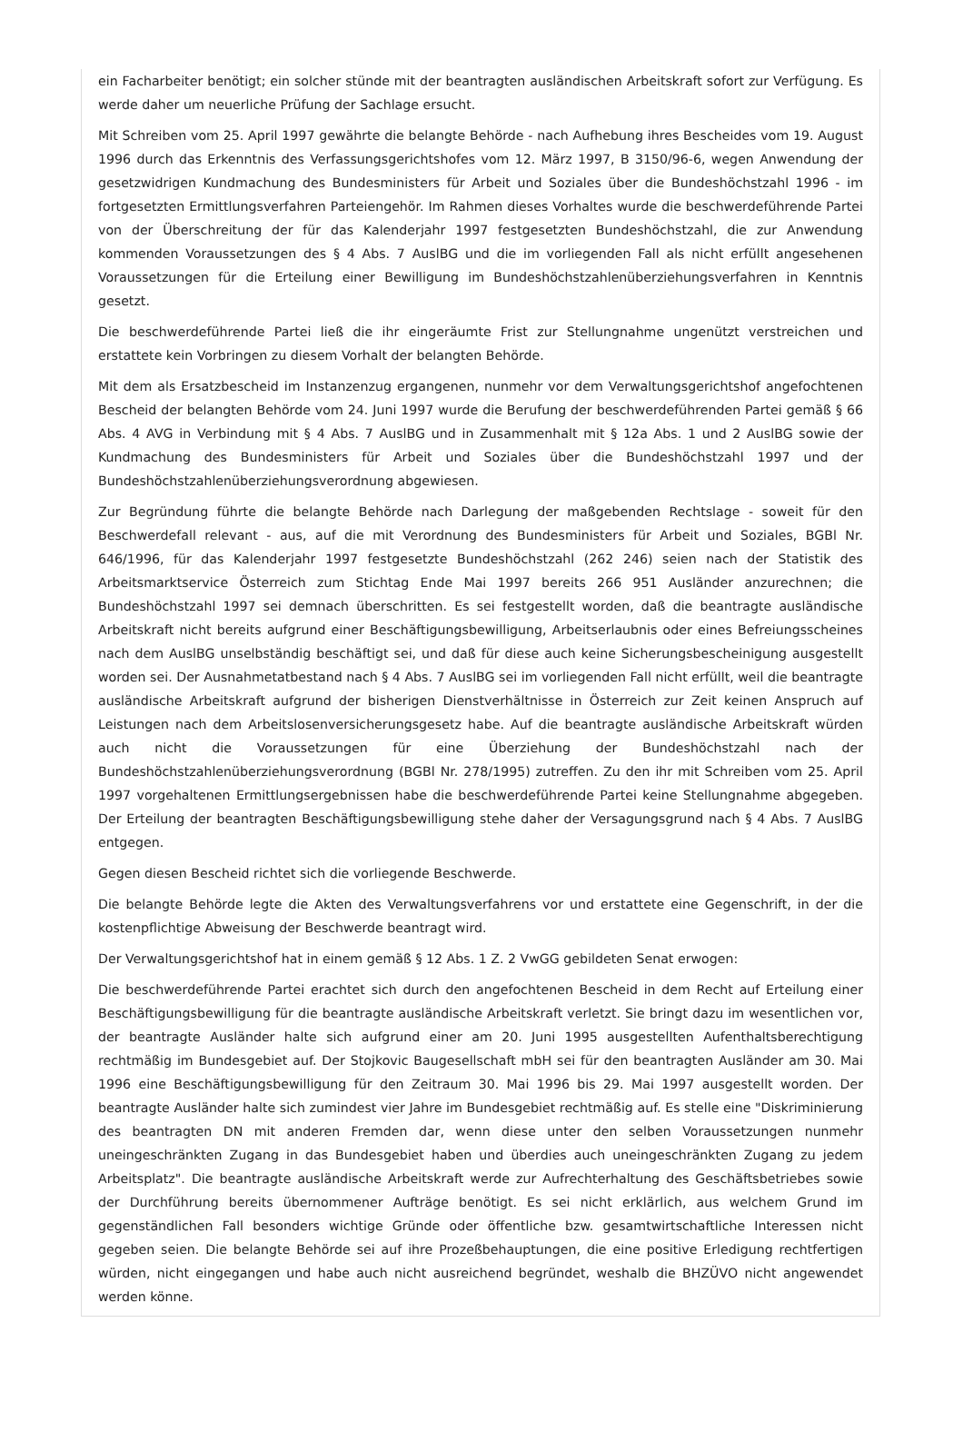ein Facharbeiter benötigt; ein solcher stünde mit der beantragten ausländischen Arbeitskraft sofort zur Verfügung. Es werde daher um neuerliche Prüfung der Sachlage ersucht.
Mit Schreiben vom 25. April 1997 gewährte die belangte Behörde - nach Aufhebung ihres Bescheides vom 19. August 1996 durch das Erkenntnis des Verfassungsgerichtshofes vom 12. März 1997, B 3150/96-6, wegen Anwendung der gesetzwidrigen Kundmachung des Bundesministers für Arbeit und Soziales über die Bundeshöchstzahl 1996 - im fortgesetzten Ermittlungsverfahren Parteiengehör. Im Rahmen dieses Vorhaltes wurde die beschwerdeführende Partei von der Überschreitung der für das Kalenderjahr 1997 festgesetzten Bundeshöchstzahl, die zur Anwendung kommenden Voraussetzungen des § 4 Abs. 7 AuslBG und die im vorliegenden Fall als nicht erfüllt angesehenen Voraussetzungen für die Erteilung einer Bewilligung im Bundeshöchstzahlenüberziehungsverfahren in Kenntnis gesetzt.
Die beschwerdeführende Partei ließ die ihr eingeräumte Frist zur Stellungnahme ungenützt verstreichen und erstattete kein Vorbringen zu diesem Vorhalt der belangten Behörde.
Mit dem als Ersatzbescheid im Instanzenzug ergangenen, nunmehr vor dem Verwaltungsgerichtshof angefochtenen Bescheid der belangten Behörde vom 24. Juni 1997 wurde die Berufung der beschwerdeführenden Partei gemäß § 66 Abs. 4 AVG in Verbindung mit § 4 Abs. 7 AuslBG und in Zusammenhalt mit § 12a Abs. 1 und 2 AuslBG sowie der Kundmachung des Bundesministers für Arbeit und Soziales über die Bundeshöchstzahl 1997 und der Bundeshöchstzahlenüberziehungsverordnung abgewiesen.
Zur Begründung führte die belangte Behörde nach Darlegung der maßgebenden Rechtslage - soweit für den Beschwerdefall relevant - aus, auf die mit Verordnung des Bundesministers für Arbeit und Soziales, BGBl Nr. 646/1996, für das Kalenderjahr 1997 festgesetzte Bundeshöchstzahl (262 246) seien nach der Statistik des Arbeitsmarktservice Österreich zum Stichtag Ende Mai 1997 bereits 266 951 Ausländer anzurechnen; die Bundeshöchstzahl 1997 sei demnach überschritten. Es sei festgestellt worden, daß die beantragte ausländische Arbeitskraft nicht bereits aufgrund einer Beschäftigungsbewilligung, Arbeitserlaubnis oder eines Befreiungsscheines nach dem AuslBG unselbständig beschäftigt sei, und daß für diese auch keine Sicherungsbescheinigung ausgestellt worden sei. Der Ausnahmetatbestand nach § 4 Abs. 7 AuslBG sei im vorliegenden Fall nicht erfüllt, weil die beantragte ausländische Arbeitskraft aufgrund der bisherigen Dienstverhältnisse in Österreich zur Zeit keinen Anspruch auf Leistungen nach dem Arbeitslosenversicherungsgesetz habe. Auf die beantragte ausländische Arbeitskraft würden auch nicht die Voraussetzungen für eine Überziehung der Bundeshöchstzahl nach der Bundeshöchstzahlenüberziehungsverordnung (BGBl Nr. 278/1995) zutreffen. Zu den ihr mit Schreiben vom 25. April 1997 vorgehaltenen Ermittlungsergebnissen habe die beschwerdeführende Partei keine Stellungnahme abgegeben. Der Erteilung der beantragten Beschäftigungsbewilligung stehe daher der Versagungsgrund nach § 4 Abs. 7 AuslBG entgegen.
Gegen diesen Bescheid richtet sich die vorliegende Beschwerde.
Die belangte Behörde legte die Akten des Verwaltungsverfahrens vor und erstattete eine Gegenschrift, in der die kostenpflichtige Abweisung der Beschwerde beantragt wird.
Der Verwaltungsgerichtshof hat in einem gemäß § 12 Abs. 1 Z. 2 VwGG gebildeten Senat erwogen:
Die beschwerdeführende Partei erachtet sich durch den angefochtenen Bescheid in dem Recht auf Erteilung einer Beschäftigungsbewilligung für die beantragte ausländische Arbeitskraft verletzt. Sie bringt dazu im wesentlichen vor, der beantragte Ausländer halte sich aufgrund einer am 20. Juni 1995 ausgestellten Aufenthaltsberechtigung rechtmäßig im Bundesgebiet auf. Der Stojkovic Baugesellschaft mbH sei für den beantragten Ausländer am 30. Mai 1996 eine Beschäftigungsbewilligung für den Zeitraum 30. Mai 1996 bis 29. Mai 1997 ausgestellt worden. Der beantragte Ausländer halte sich zumindest vier Jahre im Bundesgebiet rechtmäßig auf. Es stelle eine "Diskriminierung des beantragten DN mit anderen Fremden dar, wenn diese unter den selben Voraussetzungen nunmehr uneingeschränkten Zugang in das Bundesgebiet haben und überdies auch uneingeschränkten Zugang zu jedem Arbeitsplatz". Die beantragte ausländische Arbeitskraft werde zur Aufrechterhaltung des Geschäftsbetriebes sowie der Durchführung bereits übernommener Aufträge benötigt. Es sei nicht erklärlich, aus welchem Grund im gegenständlichen Fall besonders wichtige Gründe oder öffentliche bzw. gesamtwirtschaftliche Interessen nicht gegeben seien. Die belangte Behörde sei auf ihre Prozeßbehauptungen, die eine positive Erledigung rechtfertigen würden, nicht eingegangen und habe auch nicht ausreichend begründet, weshalb die BHZÜVO nicht angewendet werden könne.